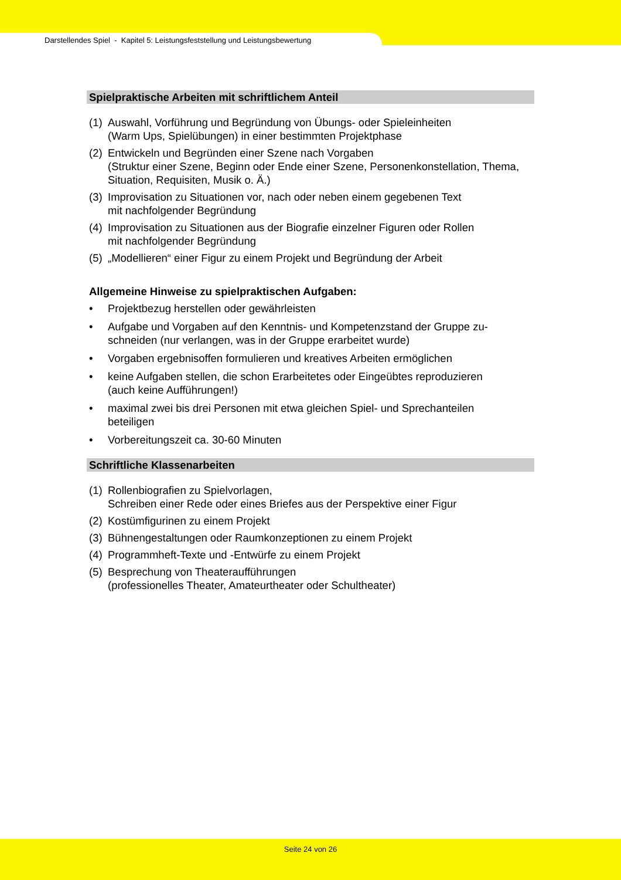Darstellendes Spiel - Kapitel 5: Leistungsfeststellung und Leistungsbewertung
Spielpraktische Arbeiten mit schriftlichem Anteil
(1) Auswahl, Vorführung und Begründung von Übungs- oder Spieleinheiten
(Warm Ups, Spielübungen) in einer bestimmten Projektphase
(2) Entwickeln und Begründen einer Szene nach Vorgaben
(Struktur einer Szene, Beginn oder Ende einer Szene, Personenkonstellation, Thema, Situation, Requisiten, Musik o. Ä.)
(3) Improvisation zu Situationen vor, nach oder neben einem gegebenen Text
mit nachfolgender Begründung
(4) Improvisation zu Situationen aus der Biografie einzelner Figuren oder Rollen
mit nachfolgender Begründung
(5) „Modellieren“ einer Figur zu einem Projekt und Begründung der Arbeit
Allgemeine Hinweise zu spielpraktischen Aufgaben:
• Projektbezug herstellen oder gewährleisten
• Aufgabe und Vorgaben auf den Kenntnis- und Kompetenzstand der Gruppe zu-
schneiden (nur verlangen, was in der Gruppe erarbeitet wurde)
• Vorgaben ergebnisoffen formulieren und kreatives Arbeiten ermöglichen
• keine Aufgaben stellen, die schon Erarbeitetes oder Eingeübtes reproduzieren
(auch keine Aufführungen!)
• maximal zwei bis drei Personen mit etwa gleichen Spiel- und Sprechanteilen
beteiligen
• Vorbereitungszeit ca. 30-60 Minuten
Schriftliche Klassenarbeiten
(1) Rollenbiografien zu Spielvorlagen,
Schreiben einer Rede oder eines Briefes aus der Perspektive einer Figur
(2) Kostümfigurinen zu einem Projekt
(3) Bühnengestaltungen oder Raumkonzeptionen zu einem Projekt
(4) Programmheft-Texte und -Entwürfe zu einem Projekt
(5) Besprechung von Theateraufführungen
(professionelles Theater, Amateurtheater oder Schultheater)
Seite 24 von 26